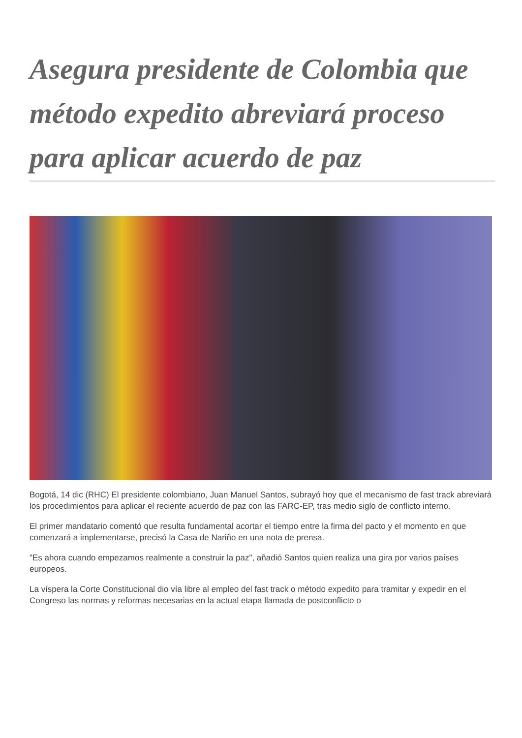Asegura presidente de Colombia que método expedito abreviará proceso para aplicar acuerdo de paz
Bogotá, 14 dic (RHC) El presidente colombiano, Juan Manuel Santos, subrayó hoy que el mecanismo de fast track abreviará los procedimientos para aplicar el reciente acuerdo de paz con las FARC-EP, tras medio siglo de conflicto interno.
El primer mandatario comentó que resulta fundamental acortar el tiempo entre la firma del pacto y el momento en que comenzará a implementarse, precisó la Casa de Nariño en una nota de prensa.
"Es ahora cuando empezamos realmente a construir la paz", añadió Santos quien realiza una gira por varios países europeos.
La víspera la Corte Constitucional dio vía libre al empleo del fast track o método expedito para tramitar y expedir en el Congreso las normas y reformas necesarias en la actual etapa llamada de postconflicto o